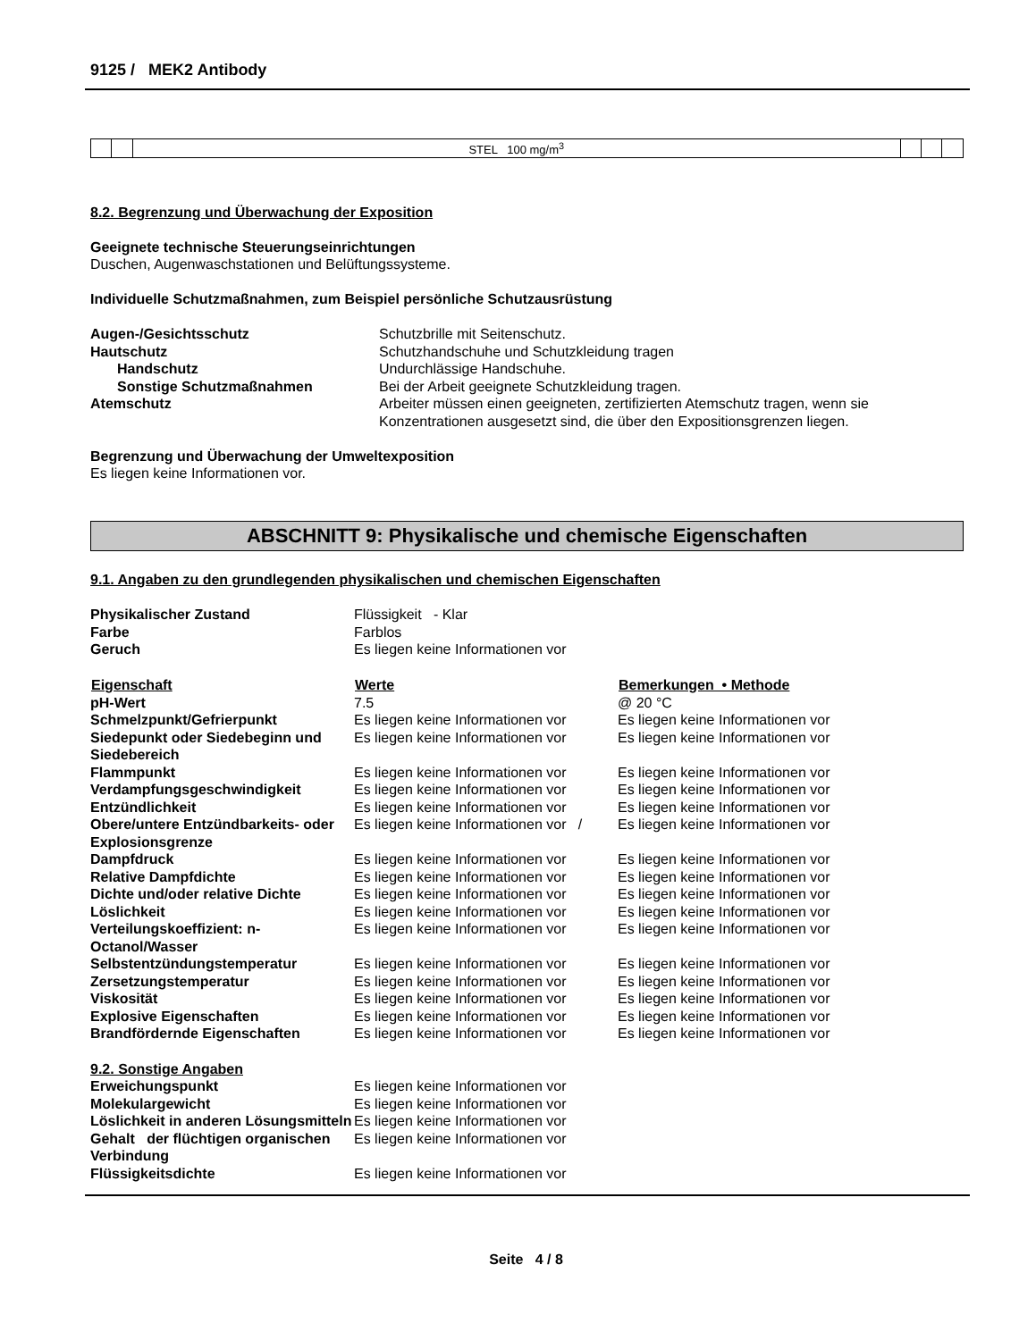9125 / MEK2 Antibody
| | | STEL 100 mg/m<sup>3</sup> | | | |
8.2. Begrenzung und Überwachung der Exposition
Geeignete technische Steuerungseinrichtungen
Duschen, Augenwaschstationen und Belüftungssysteme.
Individuelle Schutzmaßnahmen, zum Beispiel persönliche Schutzausrüstung
| Augen-/Gesichtsschutz | Schutzbrille mit Seitenschutz. |
| Hautschutz | Schutzhandschuhe und Schutzkleidung tragen |
| Handschutz | Undurchlässige Handschuhe. |
| Sonstige Schutzmaßnahmen | Bei der Arbeit geeignete Schutzkleidung tragen. |
| Atemschutz | Arbeiter müssen einen geeigneten, zertifizierten Atemschutz tragen, wenn sie Konzentrationen ausgesetzt sind, die über den Expositionsgrenzen liegen. |
Begrenzung und Überwachung der Umweltexposition
Es liegen keine Informationen vor.
ABSCHNITT 9: Physikalische und chemische Eigenschaften
9.1. Angaben zu den grundlegenden physikalischen und chemischen Eigenschaften
| Physikalischer Zustand | Flüssigkeit - Klar | |
| Farbe | Farblos | |
| Geruch | Es liegen keine Informationen vor | |
| Eigenschaft | Werte | Bemerkungen • Methode |
| pH-Wert | 7.5 | @ 20 °C |
| Schmelzpunkt/Gefrierpunkt | Es liegen keine Informationen vor | Es liegen keine Informationen vor |
| Siedepunkt oder Siedebeginn und Siedebereich | Es liegen keine Informationen vor | Es liegen keine Informationen vor |
| Flammpunkt | Es liegen keine Informationen vor | Es liegen keine Informationen vor |
| Verdampfungsgeschwindigkeit | Es liegen keine Informationen vor | Es liegen keine Informationen vor |
| Entzündlichkeit | Es liegen keine Informationen vor | Es liegen keine Informationen vor |
| Obere/untere Entzündbarkeits- oder Explosionsgrenze | Es liegen keine Informationen vor / | Es liegen keine Informationen vor |
| Dampfdruck | Es liegen keine Informationen vor | Es liegen keine Informationen vor |
| Relative Dampfdichte | Es liegen keine Informationen vor | Es liegen keine Informationen vor |
| Dichte und/oder relative Dichte | Es liegen keine Informationen vor | Es liegen keine Informationen vor |
| Löslichkeit | Es liegen keine Informationen vor | Es liegen keine Informationen vor |
| Verteilungskoeffizient: n-Octanol/Wasser | Es liegen keine Informationen vor | Es liegen keine Informationen vor |
| Selbstentzündungstemperatur | Es liegen keine Informationen vor | Es liegen keine Informationen vor |
| Zersetzungstemperatur | Es liegen keine Informationen vor | Es liegen keine Informationen vor |
| Viskosität | Es liegen keine Informationen vor | Es liegen keine Informationen vor |
| Explosive Eigenschaften | Es liegen keine Informationen vor | Es liegen keine Informationen vor |
| Brandfördernde Eigenschaften | Es liegen keine Informationen vor | Es liegen keine Informationen vor |
| 9.2. Sonstige Angaben | | |
| Erweichungspunkt | Es liegen keine Informationen vor | |
| Molekulargewicht | Es liegen keine Informationen vor | |
| Löslichkeit in anderen Lösungsmitteln | Es liegen keine Informationen vor | |
| Gehalt der flüchtigen organischen Verbindung | Es liegen keine Informationen vor | |
| Flüssigkeitsdichte | Es liegen keine Informationen vor | |
Seite 4 / 8